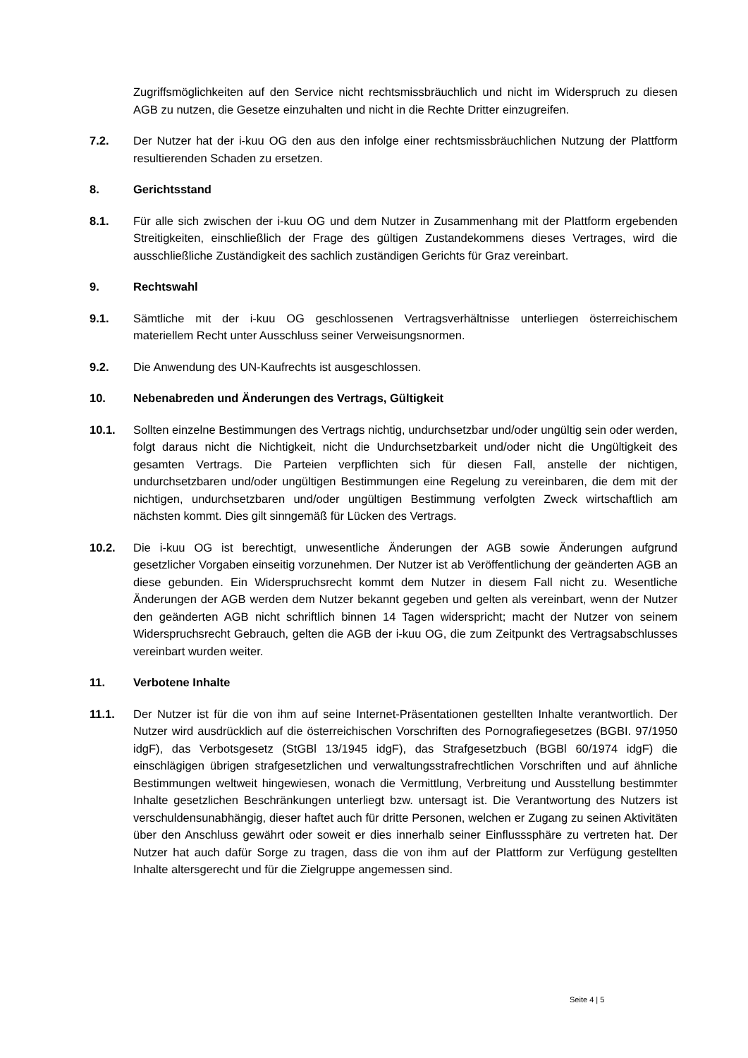Zugriffsmöglichkeiten auf den Service nicht rechtsmissbräuchlich und nicht im Widerspruch zu diesen AGB zu nutzen, die Gesetze einzuhalten und nicht in die Rechte Dritter einzugreifen.
7.2. Der Nutzer hat der i-kuu OG den aus den infolge einer rechtsmissbräuchlichen Nutzung der Plattform resultierenden Schaden zu ersetzen.
8. Gerichtsstand
8.1. Für alle sich zwischen der i-kuu OG und dem Nutzer in Zusammenhang mit der Plattform ergebenden Streitigkeiten, einschließlich der Frage des gültigen Zustandekommens dieses Vertrages, wird die ausschließliche Zuständigkeit des sachlich zuständigen Gerichts für Graz vereinbart.
9. Rechtswahl
9.1. Sämtliche mit der i-kuu OG geschlossenen Vertragsverhältnisse unterliegen österreichischem materiellem Recht unter Ausschluss seiner Verweisungsnormen.
9.2. Die Anwendung des UN-Kaufrechts ist ausgeschlossen.
10. Nebenabreden und Änderungen des Vertrags, Gültigkeit
10.1. Sollten einzelne Bestimmungen des Vertrags nichtig, undurchsetzbar und/oder ungültig sein oder werden, folgt daraus nicht die Nichtigkeit, nicht die Undurchsetzbarkeit und/oder nicht die Ungültigkeit des gesamten Vertrags. Die Parteien verpflichten sich für diesen Fall, anstelle der nichtigen, undurchsetzbaren und/oder ungültigen Bestimmungen eine Regelung zu vereinbaren, die dem mit der nichtigen, undurchsetzbaren und/oder ungültigen Bestimmung verfolgten Zweck wirtschaftlich am nächsten kommt. Dies gilt sinngemäß für Lücken des Vertrags.
10.2. Die i-kuu OG ist berechtigt, unwesentliche Änderungen der AGB sowie Änderungen aufgrund gesetzlicher Vorgaben einseitig vorzunehmen. Der Nutzer ist ab Veröffentlichung der geänderten AGB an diese gebunden. Ein Widerspruchsrecht kommt dem Nutzer in diesem Fall nicht zu. Wesentliche Änderungen der AGB werden dem Nutzer bekannt gegeben und gelten als vereinbart, wenn der Nutzer den geänderten AGB nicht schriftlich binnen 14 Tagen widerspricht; macht der Nutzer von seinem Widerspruchsrecht Gebrauch, gelten die AGB der i-kuu OG, die zum Zeitpunkt des Vertragsabschlusses vereinbart wurden weiter.
11. Verbotene Inhalte
11.1. Der Nutzer ist für die von ihm auf seine Internet-Präsentationen gestellten Inhalte verantwortlich. Der Nutzer wird ausdrücklich auf die österreichischen Vorschriften des Pornografiegesetzes (BGBI. 97/1950 idgF), das Verbotsgesetz (StGBl 13/1945 idgF), das Strafgesetzbuch (BGBl 60/1974 idgF) die einschlägigen übrigen strafgesetzlichen und verwaltungsstrafrechtlichen Vorschriften und auf ähnliche Bestimmungen weltweit hingewiesen, wonach die Vermittlung, Verbreitung und Ausstellung bestimmter Inhalte gesetzlichen Beschränkungen unterliegt bzw. untersagt ist. Die Verantwortung des Nutzers ist verschuldensunabhängig, dieser haftet auch für dritte Personen, welchen er Zugang zu seinen Aktivitäten über den Anschluss gewährt oder soweit er dies innerhalb seiner Einflusssphäre zu vertreten hat. Der Nutzer hat auch dafür Sorge zu tragen, dass die von ihm auf der Plattform zur Verfügung gestellten Inhalte altersgerecht und für die Zielgruppe angemessen sind.
Seite 4 | 5